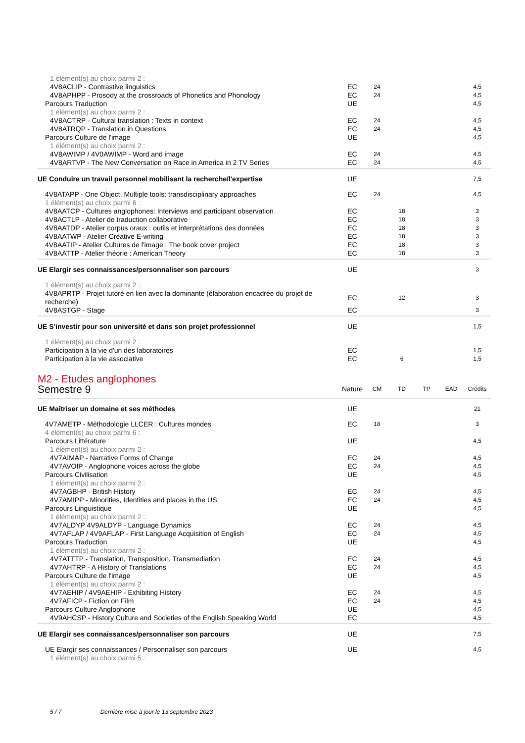| 1 élément(s) au choix parmi 2 : | | | | | | |
| 4V8ACLIP - Contrastive linguistics | EC | 24 | | | | 4,5 |
| 4V8APHPP - Prosody at the crossroads of Phonetics and Phonology | EC | 24 | | | | 4,5 |
| Parcours Traduction | UE | | | | | 4,5 |
| 1 élément(s) au choix parmi 2 : | | | | | | |
| 4V8ACTRP - Cultural translation : Texts in context | EC | 24 | | | | 4,5 |
| 4V8ATRQP - Translation in Questions | EC | 24 | | | | 4,5 |
| Parcours Culture de l'image | UE | | | | | 4,5 |
| 1 élément(s) au choix parmi 2 : | | | | | | |
| 4V8AWIMP / 4V0AWIMP - Word and image | EC | 24 | | | | 4,5 |
| 4V8ARTVP - The New Conversation on Race in America in 2 TV Series | EC | 24 | | | | 4,5 |
| UE Conduire un travail personnel mobilisant la recherche/l'expertise | UE | | | | | 7,5 |
| 4V8ATAPP - One Object, Multiple tools: transdisciplinary approaches | EC | 24 | | | | 4,5 |
| 1 élément(s) au choix parmi 6 : | | | | | | |
| 4V8AATCP - Cultures anglophones: Interviews and participant observation | EC | | 18 | | | 3 |
| 4V8ACTLP - Atelier de traduction collaborative | EC | | 18 | | | 3 |
| 4V8AATDP - Atelier corpus oraux : outils et interprétations des données | EC | | 18 | | | 3 |
| 4V8AATWP - Atelier Creative E-writing | EC | | 18 | | | 3 |
| 4V8AATIP - Atelier Cultures de l'image : The book cover project | EC | | 18 | | | 3 |
| 4V8AATTP - Atelier théorie : American Theory | EC | | 18 | | | 3 |
| UE Elargir ses connaissances/personnaliser son parcours | UE | | | | | 3 |
| 1 élément(s) au choix parmi 2 : | | | | | | |
| 4V8APRTP - Projet tutoré en lien avec la dominante (élaboration encadrée du projet de recherche) | EC | | 12 | | | 3 |
| 4V8ASTGP - Stage | EC | | | | | 3 |
| UE S'investir pour son université et dans son projet professionnel | UE | | | | | 1,5 |
| 1 élément(s) au choix parmi 2 : | | | | | | |
| Participation à la vie d'un des laboratoires | EC | | | | | 1,5 |
| Participation à la vie associative | EC | | 6 | | | 1,5 |
M2 - Etudes anglophones
| Semestre 9 | Nature | CM | TD | TP | EAD | Crédits |
| --- | --- | --- | --- | --- | --- | --- |
| UE Maîtriser un domaine et ses méthodes | UE | | | | | 21 |
| 4V7AMETP - Méthodologie LLCER : Cultures mondes | EC | 18 | | | | 3 |
| 4 élément(s) au choix parmi 6 : | | | | | | |
| Parcours Littérature | UE | | | | | 4,5 |
| 1 élément(s) au choix parmi 2 : | | | | | | |
| 4V7AIMAP - Narrative Forms of Change | EC | 24 | | | | 4,5 |
| 4V7AVOIP - Anglophone voices across the globe | EC | 24 | | | | 4,5 |
| Parcours Civilisation | UE | | | | | 4,5 |
| 1 élément(s) au choix parmi 2 : | | | | | | |
| 4V7AGBHP - British History | EC | 24 | | | | 4,5 |
| 4V7AMIPP - Minorities, Identities and places in the US | EC | 24 | | | | 4,5 |
| Parcours Linguistique | UE | | | | | 4,5 |
| 1 élément(s) au choix parmi 2 : | | | | | | |
| 4V7ALDYP 4V9ALDYP - Language Dynamics | EC | 24 | | | | 4,5 |
| 4V7AFLAP / 4V9AFLAP - First Language Acquisition of English | EC | 24 | | | | 4,5 |
| Parcours Traduction | UE | | | | | 4,5 |
| 1 élément(s) au choix parmi 2 : | | | | | | |
| 4V7ATTTP - Translation, Transposition, Transmediation | EC | 24 | | | | 4,5 |
| 4V7AHTRP - A History of Translations | EC | 24 | | | | 4,5 |
| Parcours Culture de l'image | UE | | | | | 4,5 |
| 1 élément(s) au choix parmi 2 : | | | | | | |
| 4V7AEHIP / 4V9AEHIP - Exhibiting History | EC | 24 | | | | 4,5 |
| 4V7AFICP - Fiction on Film | EC | 24 | | | | 4,5 |
| Parcours Culture Anglophone | UE | | | | | 4,5 |
| 4V9AHCSP - History Culture and Societies of the English Speaking World | EC | | | | | 4,5 |
| UE Elargir ses connaissances/personnaliser son parcours | UE | | | | | 7,5 |
| UE Elargir ses connaissances / Personnaliser son parcours | UE | | | | | 4,5 |
| 1 élément(s) au choix parmi 5 : | | | | | | |
5 / 7 Dernière mise à jour le 13 septembre 2023